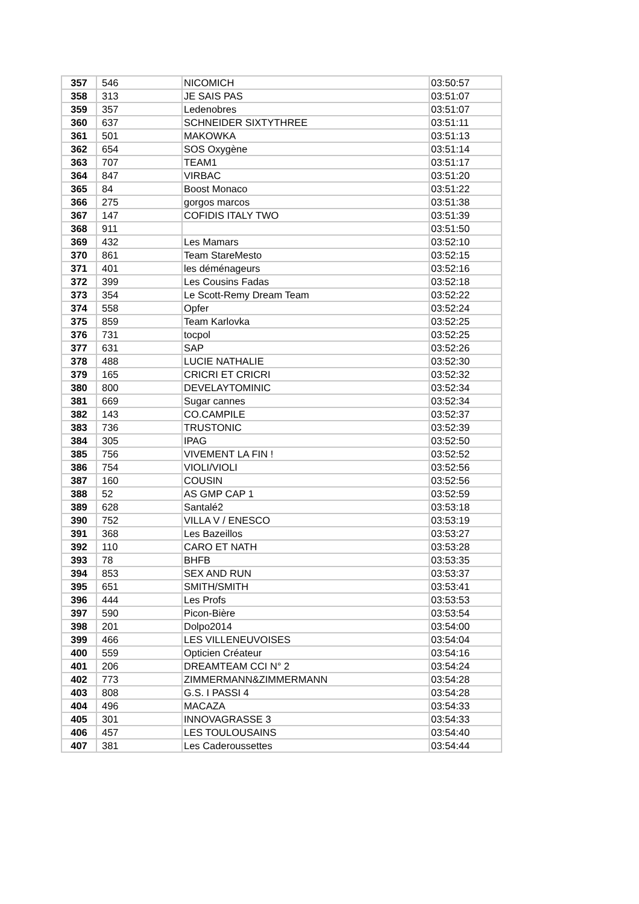| 357 | 546 | NICOMICH | 03:50:57 |
| 358 | 313 | JE SAIS PAS | 03:51:07 |
| 359 | 357 | Ledenobres | 03:51:07 |
| 360 | 637 | SCHNEIDER SIXTYTHREE | 03:51:11 |
| 361 | 501 | MAKOWKA | 03:51:13 |
| 362 | 654 | SOS Oxygène | 03:51:14 |
| 363 | 707 | TEAM1 | 03:51:17 |
| 364 | 847 | VIRBAC | 03:51:20 |
| 365 | 84 | Boost Monaco | 03:51:22 |
| 366 | 275 | gorgos marcos | 03:51:38 |
| 367 | 147 | COFIDIS ITALY TWO | 03:51:39 |
| 368 | 911 | | 03:51:50 |
| 369 | 432 | Les Mamars | 03:52:10 |
| 370 | 861 | Team StareMesto | 03:52:15 |
| 371 | 401 | les déménageurs | 03:52:16 |
| 372 | 399 | Les Cousins Fadas | 03:52:18 |
| 373 | 354 | Le Scott-Remy Dream Team | 03:52:22 |
| 374 | 558 | Opfer | 03:52:24 |
| 375 | 859 | Team Karlovka | 03:52:25 |
| 376 | 731 | tocpol | 03:52:25 |
| 377 | 631 | SAP | 03:52:26 |
| 378 | 488 | LUCIE NATHALIE | 03:52:30 |
| 379 | 165 | CRICRI ET CRICRI | 03:52:32 |
| 380 | 800 | DEVELAYTOMINIC | 03:52:34 |
| 381 | 669 | Sugar cannes | 03:52:34 |
| 382 | 143 | CO.CAMPILE | 03:52:37 |
| 383 | 736 | TRUSTONIC | 03:52:39 |
| 384 | 305 | IPAG | 03:52:50 |
| 385 | 756 | VIVEMENT LA FIN ! | 03:52:52 |
| 386 | 754 | VIOLI/VIOLI | 03:52:56 |
| 387 | 160 | COUSIN | 03:52:56 |
| 388 | 52 | AS GMP CAP 1 | 03:52:59 |
| 389 | 628 | Santalé2 | 03:53:18 |
| 390 | 752 | VILLA V / ENESCO | 03:53:19 |
| 391 | 368 | Les Bazeillos | 03:53:27 |
| 392 | 110 | CARO ET NATH | 03:53:28 |
| 393 | 78 | BHFB | 03:53:35 |
| 394 | 853 | SEX AND RUN | 03:53:37 |
| 395 | 651 | SMITH/SMITH | 03:53:41 |
| 396 | 444 | Les Profs | 03:53:53 |
| 397 | 590 | Picon-Bière | 03:53:54 |
| 398 | 201 | Dolpo2014 | 03:54:00 |
| 399 | 466 | LES VILLENEUVOISES | 03:54:04 |
| 400 | 559 | Opticien Créateur | 03:54:16 |
| 401 | 206 | DREAMTEAM CCI N° 2 | 03:54:24 |
| 402 | 773 | ZIMMERMANN&ZIMMERMANN | 03:54:28 |
| 403 | 808 | G.S. I PASSI 4 | 03:54:28 |
| 404 | 496 | MACAZA | 03:54:33 |
| 405 | 301 | INNOVAGRASSE 3 | 03:54:33 |
| 406 | 457 | LES TOULOUSAINS | 03:54:40 |
| 407 | 381 | Les Caderoussettes | 03:54:44 |